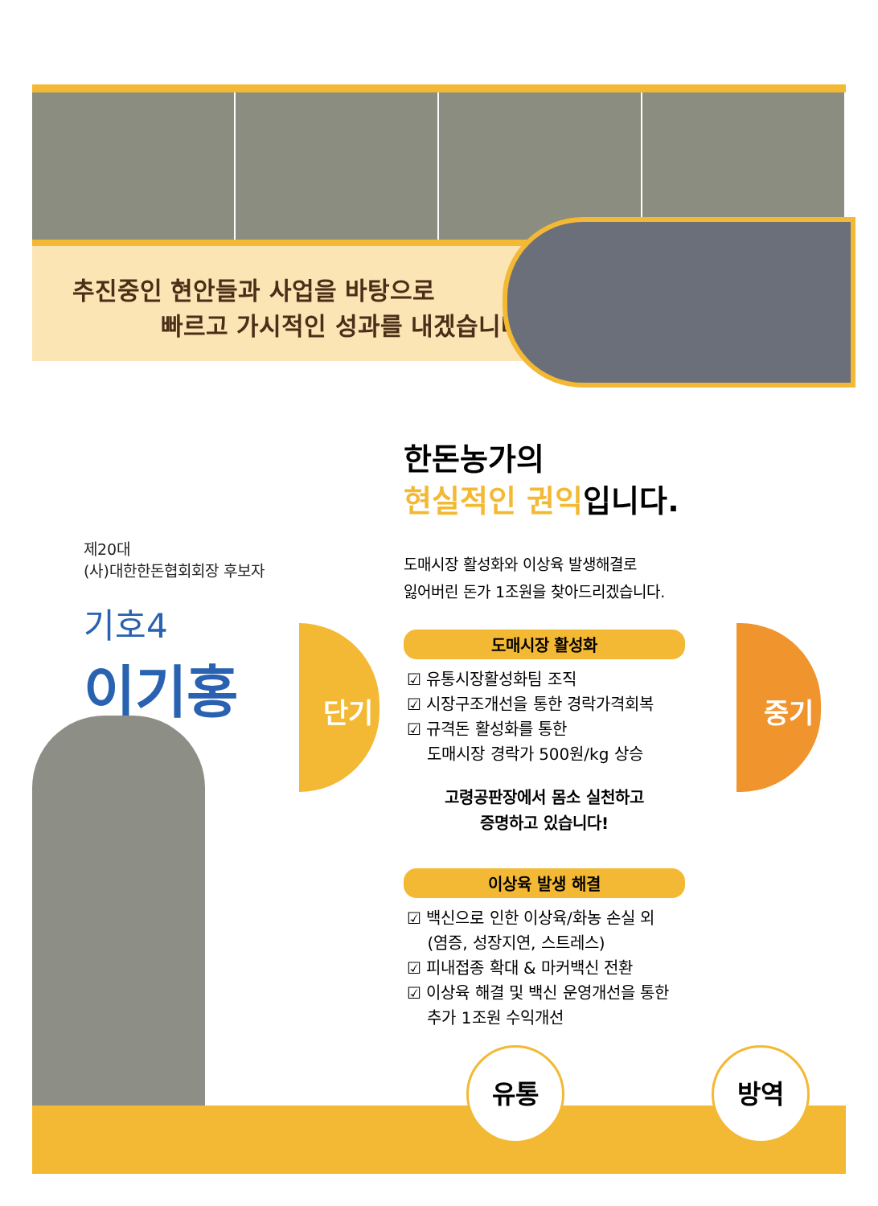추진중인 현안들과 사업을 바탕으로
빠르고 가시적인 성과를 내겠습니다!
제20대
(사)대한한돈협회회장 후보자
기호4
이기홍
단기 중기
한돈농가의
현실적인 권익입니다.
도매시장 활성화와 이상육 발생해결로
잃어버린 돈가 1조원을 찾아드리겠습니다.
도매시장 활성화
☑ 유통시장활성화팀 조직
☑ 시장구조개선을 통한 경락가격회복
☑ 규격돈 활성화를 통한
도매시장 경락가 500원/kg 상승
고령공판장에서 몸소 실천하고
증명하고 있습니다!
이상육 발생 해결
☑ 백신으로 인한 이상육/화농 손실 외
(염증, 성장지연, 스트레스)
☑ 피내접종 확대 & 마커백신 전환
☑ 이상육 해결 및 백신 운영개선을 통한
추가 1조원 수익개선
유통 방역